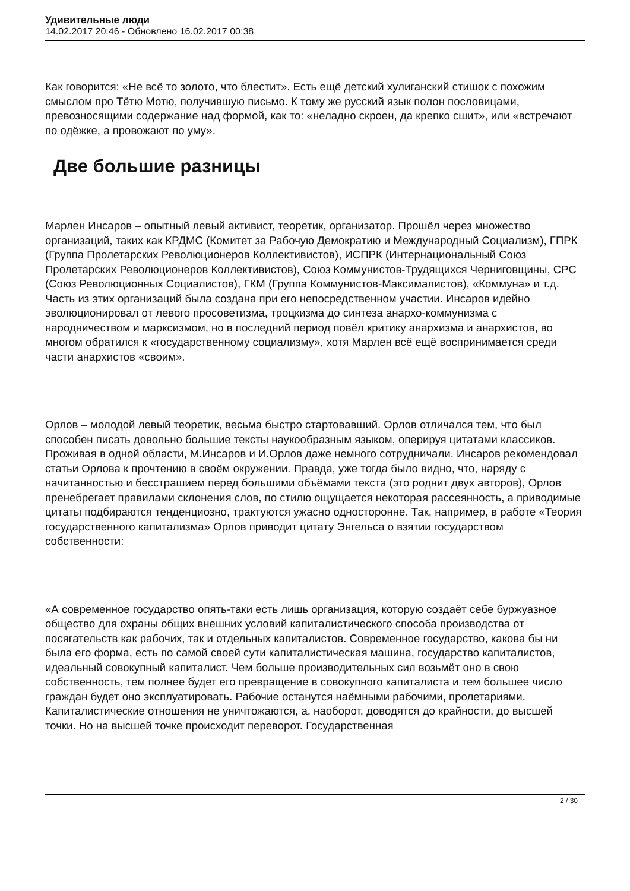Удивительные люди
14.02.2017 20:46 - Обновлено 16.02.2017 00:38
Как говорится: «Не всё то золото, что блестит». Есть ещё детский хулиганский стишок с похожим смыслом про Тётю Мотю, получившую письмо. К тому же русский язык полон пословицами, превозносящими содержание над формой, как то: «неладно скроен, да крепко сшит», или «встречают по одёжке, а провожают по уму».
Две большие разницы
Марлен Инсаров – опытный левый активист, теоретик, организатор. Прошёл через множество организаций, таких как КРДМС (Комитет за Рабочую Демократию и Международный Социализм), ГПРК (Группа Пролетарских Революционеров Коллективистов), ИСПРК (Интернациональный Союз Пролетарских Революционеров Коллективистов), Союз Коммунистов-Трудящихся Черниговщины, СРС (Союз Революционных Социалистов), ГКМ (Группа Коммунистов-Максималистов), «Коммуна» и т.д. Часть из этих организаций была создана при его непосредственном участии. Инсаров идейно эволюционировал от левого просоветизма, троцкизма до синтеза анархо-коммунизма с народничеством и марксизмом, но в последний период повёл критику анархизма и анархистов, во многом обратился к «государственному социализму», хотя Марлен всё ещё воспринимается среди части анархистов «своим».
Орлов – молодой левый теоретик, весьма быстро стартовавший. Орлов отличался тем, что был способен писать довольно большие тексты наукообразным языком, оперируя цитатами классиков. Проживая в одной области, М.Инсаров и И.Орлов даже немного сотрудничали. Инсаров рекомендовал статьи Орлова к прочтению в своём окружении. Правда, уже тогда было видно, что, наряду с начитанностью и бесстрашием перед большими объёмами текста (это роднит двух авторов), Орлов пренебрегает правилами склонения слов, по стилю ощущается некоторая рассеянность, а приводимые цитаты подбираются тенденциозно, трактуются ужасно односторонне. Так, например, в работе «Теория государственного капитализма» Орлов приводит цитату Энгельса о взятии государством собственности:
«А современное государство опять-таки есть лишь организация, которую создаёт себе буржуазное общество для охраны общих внешних условий капиталистического способа производства от посягательств как рабочих, так и отдельных капиталистов. Современное государство, какова бы ни была его форма, есть по самой своей сути капиталистическая машина, государство капиталистов, идеальный совокупный капиталист. Чем больше производительных сил возьмёт оно в свою собственность, тем полнее будет его превращение в совокупного капиталиста и тем большее число граждан будет оно эксплуатировать. Рабочие останутся наёмными рабочими, пролетариями. Капиталистические отношения не уничтожаются, а, наоборот, доводятся до крайности, до высшей точки. Но на высшей точке происходит переворот. Государственная
2 / 30